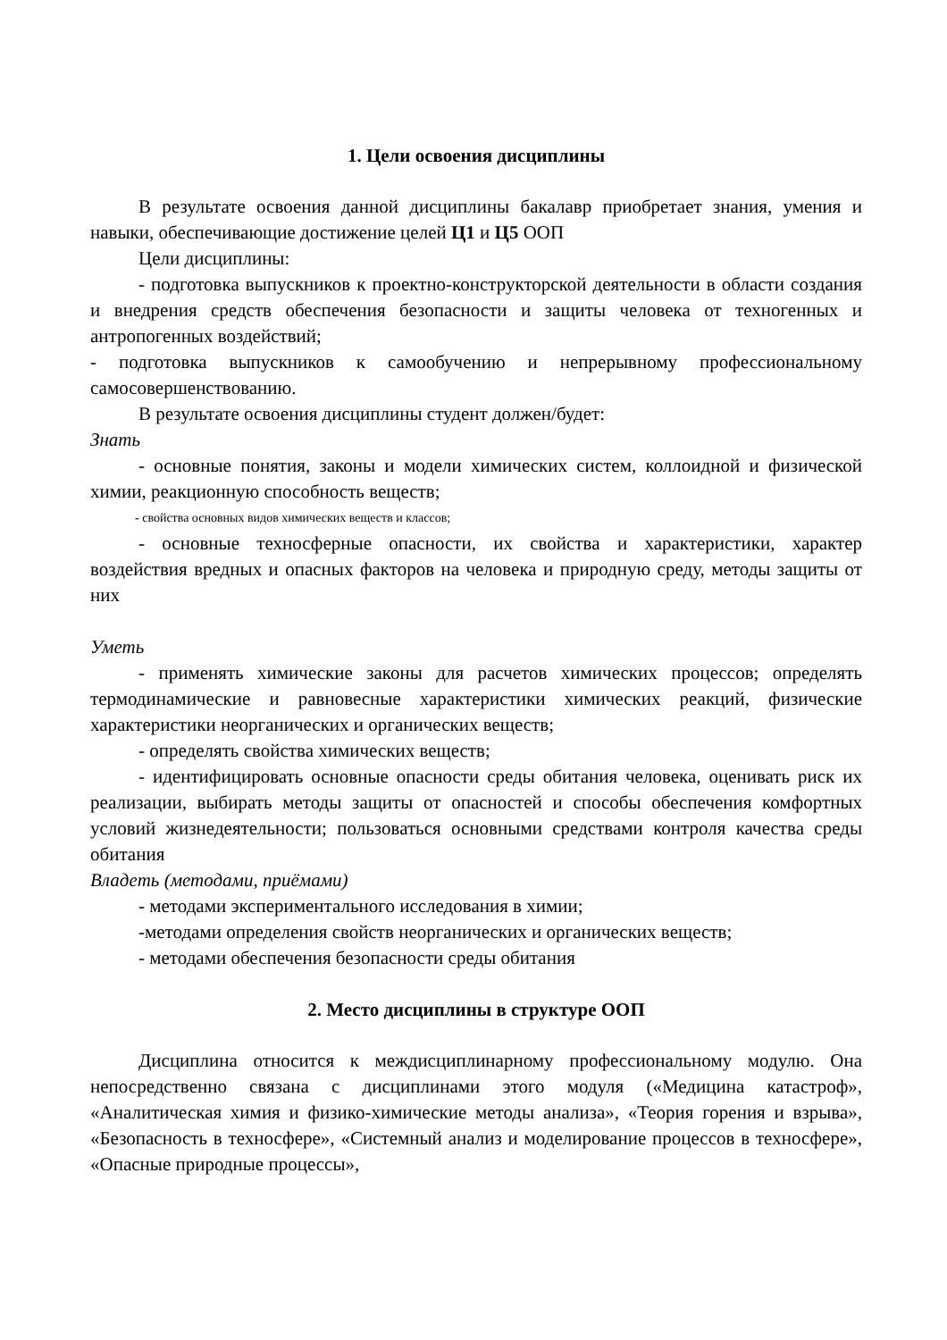1. Цели освоения дисциплины
В результате освоения данной дисциплины бакалавр приобретает знания, умения и навыки, обеспечивающие достижение целей Ц1 и Ц5 ООП
Цели дисциплины:
- подготовка выпускников к проектно-конструкторской деятельности в области создания и внедрения средств обеспечения безопасности и защиты человека от техногенных и антропогенных воздействий;
- подготовка выпускников к самообучению и непрерывному профессиональному самосовершенствованию.
В результате освоения дисциплины студент должен/будет:
Знать
- основные понятия, законы и модели химических систем, коллоидной и физической химии, реакционную способность веществ;
- свойства основных видов химических веществ и классов;
- основные техносферные опасности, их свойства и характеристики, характер воздействия вредных и опасных факторов на человека и природную среду, методы защиты от них
Уметь
- применять химические законы для расчетов химических процессов; определять термодинамические и равновесные характеристики химических реакций, физические характеристики неорганических и органических веществ;
- определять свойства химических веществ;
- идентифицировать основные опасности среды обитания человека, оценивать риск их реализации, выбирать методы защиты от опасностей и способы обеспечения комфортных условий жизнедеятельности; пользоваться основными средствами контроля качества среды обитания
Владеть (методами, приёмами)
- методами экспериментального исследования в химии;
-методами определения свойств неорганических и органических веществ;
- методами обеспечения безопасности среды обитания
2. Место дисциплины в структуре ООП
Дисциплина относится к междисциплинарному профессиональному модулю. Она непосредственно связана с дисциплинами этого модуля («Медицина катастроф», «Аналитическая химия и физико-химические методы анализа», «Теория горения и взрыва», «Безопасность в техносфере», «Системный анализ и моделирование процессов в техносфере», «Опасные природные процессы»,